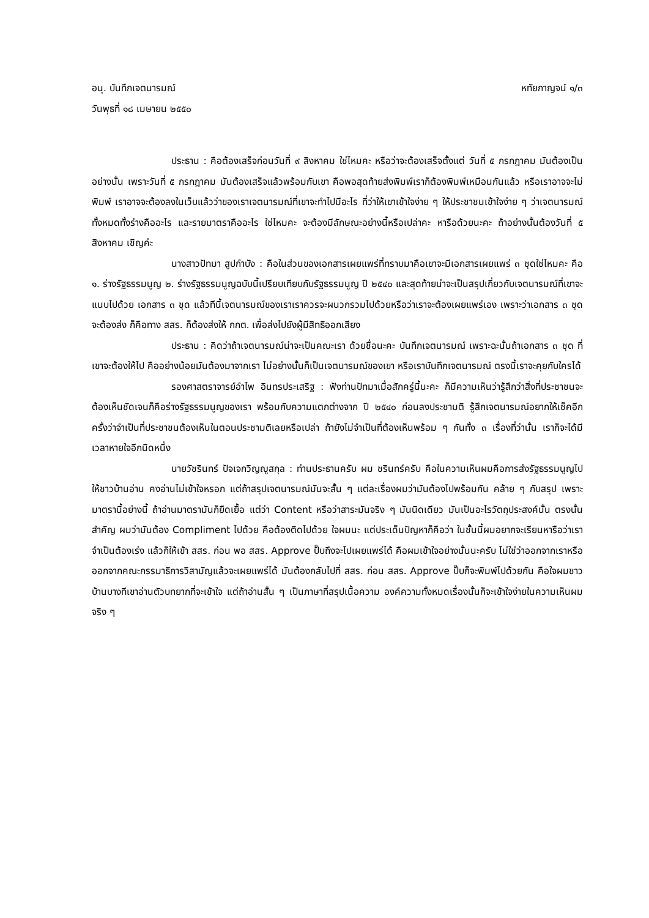อนุ. บันทึกเจตนารมณ์ หทัยกาญจน์ ๑/๓
วันพุธที่ ๑๘ เมษายน ๒๕๕๐
ประธาน : คือต้องเสร็จก่อนวันที่ ๙ สิงหาคม ใช่ไหมคะ หรือว่าจะต้องเสร็จตั้งแต่ วันที่ ๕ กรกฎาคม มันต้องเป็นอย่างนั้น เพราะวันที่ ๕ กรกฎาคม มันต้องเสร็จแล้วพร้อมกับเขา คือพอสุดท้ายส่งพิมพ์เราก็ต้องพิมพ์เหมือนกันแล้ว หรือเราอาจจะไม่พิมพ์ เราอาจจะต้องลงในเว็บแล้วว่าของเราเจตนารมณ์ที่เขาจะทำไปมีอะไร ที่ว่าให้เขาเข้าใจง่าย ๆ ให้ประชาชนเข้าใจง่าย ๆ ว่าเจตนารมณ์ทั้งหมดทั้งร่างคืออะไร และรายมาตราคืออะไร ใช่ไหมคะ จะต้องมีลักษณะอย่างนี้หรือเปล่าคะ หารือด้วยนะคะ ถ้าอย่างนั้นต้องวันที่ ๕ สิงหาคม เชิญค่ะ
นางสาวปัทมา สูปกำบัง : คือในส่วนของเอกสารเผยแพร่ที่ทราบมาคือเขาจะมีเอกสารเผยแพร่ ๓ ชุดใช่ไหมคะ คือ ๑. ร่างรัฐธรรมนูญ ๒. ร่างรัฐธรรมนูญฉบับนี้เปรียบเทียบกับรัฐธรรมนูญ ปี ๒๕๔๐ และสุดท้ายน่าจะเป็นสรุปเกี่ยวกับเจตนารมณ์ที่เขาจะแนบไปด้วย เอกสาร ๓ ชุด แล้วทีนี้เจตนารมณ์ของเราเราควรจะผนวกรวมไปด้วยหรือว่าเราจะต้องเผยแพร่เอง เพราะว่าเอกสาร ๓ ชุดจะต้องส่ง ก็คือทาง สสร. ก็ต้องส่งให้ กกต. เพื่อส่งไปยังผู้มีสิทธิออกเสียง
ประธาน : คิดว่าถ้าเจตนารมณ์น่าจะเป็นคณะเรา ด้วยชื่อนะคะ บันทึกเจตนารมณ์ เพราะฉะนั้นถ้าเอกสาร ๓ ชุด ที่เขาจะต้องให้ไป คืออย่างน้อยมันต้องมาจากเรา ไม่อย่างนั้นก็เป็นเจตนารมณ์ของเขา หรือเราบันทึกเจตนารมณ์ ตรงนี้เราจะคุยกับใครได้
รองศาสตราจารย์อำไพ อินทรประเสริฐ : ฟังท่านปัทมาเมื่อสักครู่นี้นะคะ ก็มีความเห็นว่ารู้สึกว่าสิ่งที่ประชาชนจะต้องเห็นชัดเจนก็คือร่างรัฐธรรมนูญของเรา พร้อมกับความแตกต่างจาก ปี ๒๕๔๐ ก่อนลงประชามติ รู้สึกเจตนารมณ์อยากให้เช็คอีกครั้งว่าจำเป็นที่ประชาชนต้องเห็นในตอนประชามติเลยหรือเปล่า ถ้ายังไม่จำเป็นที่ต้องเห็นพร้อม ๆ กันทั้ง ๓ เรื่องที่ว่านั้น เราก็จะได้มีเวลาหายใจอีกนิดหนึ่ง
นายวัชรินทร์ ปัจเจกวิญญูสกุล : ท่านประธานครับ ผม ชรินทร์ครับ คือในความเห็นผมคือการส่งรัฐธรรมนูญไปให้ชาวบ้านอ่าน คงอ่านไม่เข้าใจหรอก แต่ถ้าสรุปเจตนารมณ์มันจะสั้น ๆ แต่ละเรื่องผมว่ามันต้องไปพร้อมกัน คล้าย ๆ กับสรุป เพราะมาตรานี้อย่างนี้ ถ้าอ่านมาตรามันก็ยืดเยื้อ แต่ว่า Content หรือว่าสาระมันจริง ๆ มันนิดเดียว มันเป็นอะไรวัตถุประสงค์นั้น ตรงนั้นสำคัญ ผมว่ามันต้อง Compliment ไปด้วย คือต้องติดไปด้วย ใจผมนะ แต่ประเด็นปัญหาก็คือว่า ในชั้นนี้ผมอยากจะเรียนหารือว่าเราจำเป็นต้องเร่ง แล้วก็ให้เข้า สสร. ก่อน พอ สสร. Approve ปั๊บถึงจะไปเผยแพร่ได้ คือผมเข้าใจอย่างนั้นนะครับ ไม่ใช่ว่าออกจากเราหรือออกจากคณะกรรมาธิการวิสามัญแล้วจะเผยแพร่ได้ มันต้องกลับไปที่ สสร. ก่อน สสร. Approve ปั๊บก็จะพิมพ์ไปด้วยกัน คือใจผมชาวบ้านบางทีเขาอ่านตัวบทยากที่จะเข้าใจ แต่ถ้าอ่านสั้น ๆ เป็นภาษาที่สรุปเนื้อความ องค์ความทั้งหมดเรื่องนั้นก็จะเข้าใจง่ายในความเห็นผม จริง ๆ